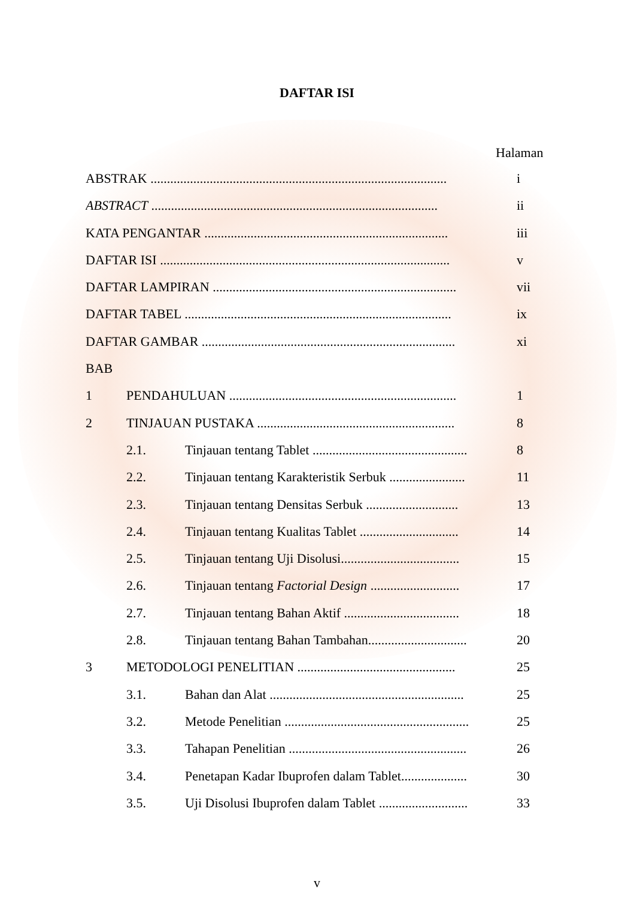DAFTAR ISI
Halaman
ABSTRAK .......................................................................................... i
ABSTRACT ....................................................................................... ii
KATA PENGANTAR .......................................................................... iii
DAFTAR ISI ........................................................................................ v
DAFTAR LAMPIRAN .......................................................................... vii
DAFTAR TABEL ................................................................................. ix
DAFTAR GAMBAR ............................................................................. xi
BAB
1 PENDAHULUAN ..................................................................... 1
2 TINJAUAN PUSTAKA ............................................................ 8
2.1. Tinjauan tentang Tablet ............................................... 8
2.2. Tinjauan tentang Karakteristik Serbuk ....................... 11
2.3. Tinjauan tentang Densitas Serbuk ............................ 13
2.4. Tinjauan tentang Kualitas Tablet .............................. 14
2.5. Tinjauan tentang Uji Disolusi.................................... 15
2.6. Tinjauan tentang Factorial Design ........................... 17
2.7. Tinjauan tentang Bahan Aktif ................................... 18
2.8. Tinjauan tentang Bahan Tambahan.............................. 20
3 METODOLOGI PENELITIAN ................................................ 25
3.1. Bahan dan Alat ........................................................... 25
3.2. Metode Penelitian ........................................................ 25
3.3. Tahapan Penelitian ...................................................... 26
3.4. Penetapan Kadar Ibuprofen dalam Tablet.................... 30
3.5. Uji Disolusi Ibuprofen dalam Tablet ........................... 33
v